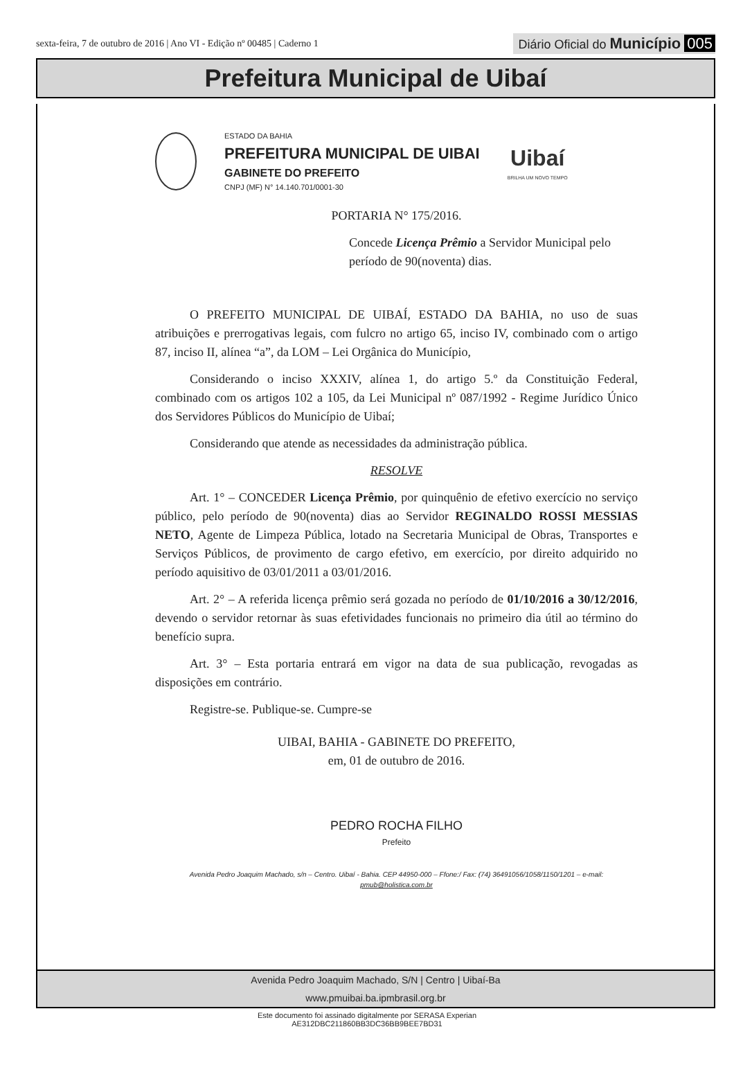sexta-feira, 7 de outubro de 2016 | Ano VI - Edição nº 00485 | Caderno 1
Diário Oficial do Município 005
Prefeitura Municipal de Uibaí
ESTADO DA BAHIA
PREFEITURA MUNICIPAL DE UIBAI
GABINETE DO PREFEITO
CNPJ (MF) N° 14.140.701/0001-30
Uibaí
BRILHA UM NOVO TEMPO
PORTARIA N° 175/2016.
Concede Licença Prêmio a Servidor Municipal pelo período de 90(noventa) dias.
O PREFEITO MUNICIPAL DE UIBAÍ, ESTADO DA BAHIA, no uso de suas atribuições e prerrogativas legais, com fulcro no artigo 65, inciso IV, combinado com o artigo 87, inciso II, alínea “a”, da LOM – Lei Orgânica do Município,
Considerando o inciso XXXIV, alínea 1, do artigo 5.º da Constituição Federal, combinado com os artigos 102 a 105, da Lei Municipal nº 087/1992 - Regime Jurídico Único dos Servidores Públicos do Município de Uibaí;
Considerando que atende as necessidades da administração pública.
RESOLVE
Art. 1° – CONCEDER Licença Prêmio, por quinquênio de efetivo exercício no serviço público, pelo período de 90(noventa) dias ao Servidor REGINALDO ROSSI MESSIAS NETO, Agente de Limpeza Pública, lotado na Secretaria Municipal de Obras, Transportes e Serviços Públicos, de provimento de cargo efetivo, em exercício, por direito adquirido no período aquisitivo de 03/01/2011 a 03/01/2016.
Art. 2° – A referida licença prêmio será gozada no período de 01/10/2016 a 30/12/2016, devendo o servidor retornar às suas efetividades funcionais no primeiro dia útil ao término do benefício supra.
Art. 3° – Esta portaria entrará em vigor na data de sua publicação, revogadas as disposições em contrário.
Registre-se. Publique-se. Cumpre-se
UIBAI, BAHIA - GABINETE DO PREFEITO,
em, 01 de outubro de 2016.
PEDRO ROCHA FILHO
Prefeito
Avenida Pedro Joaquim Machado, s/n – Centro. Uibaí - Bahia. CEP 44950-000 – Ffone:/ Fax: (74) 36491056/1058/1150/1201 – e-mail: pmub@holistica.com.br
Avenida Pedro Joaquim Machado, S/N | Centro | Uibaí-Ba
www.pmuibai.ba.ipmbrasil.org.br
Este documento foi assinado digitalmente por SERASA Experian
AE312DBC211860BB3DC36BB9BEE7BD31